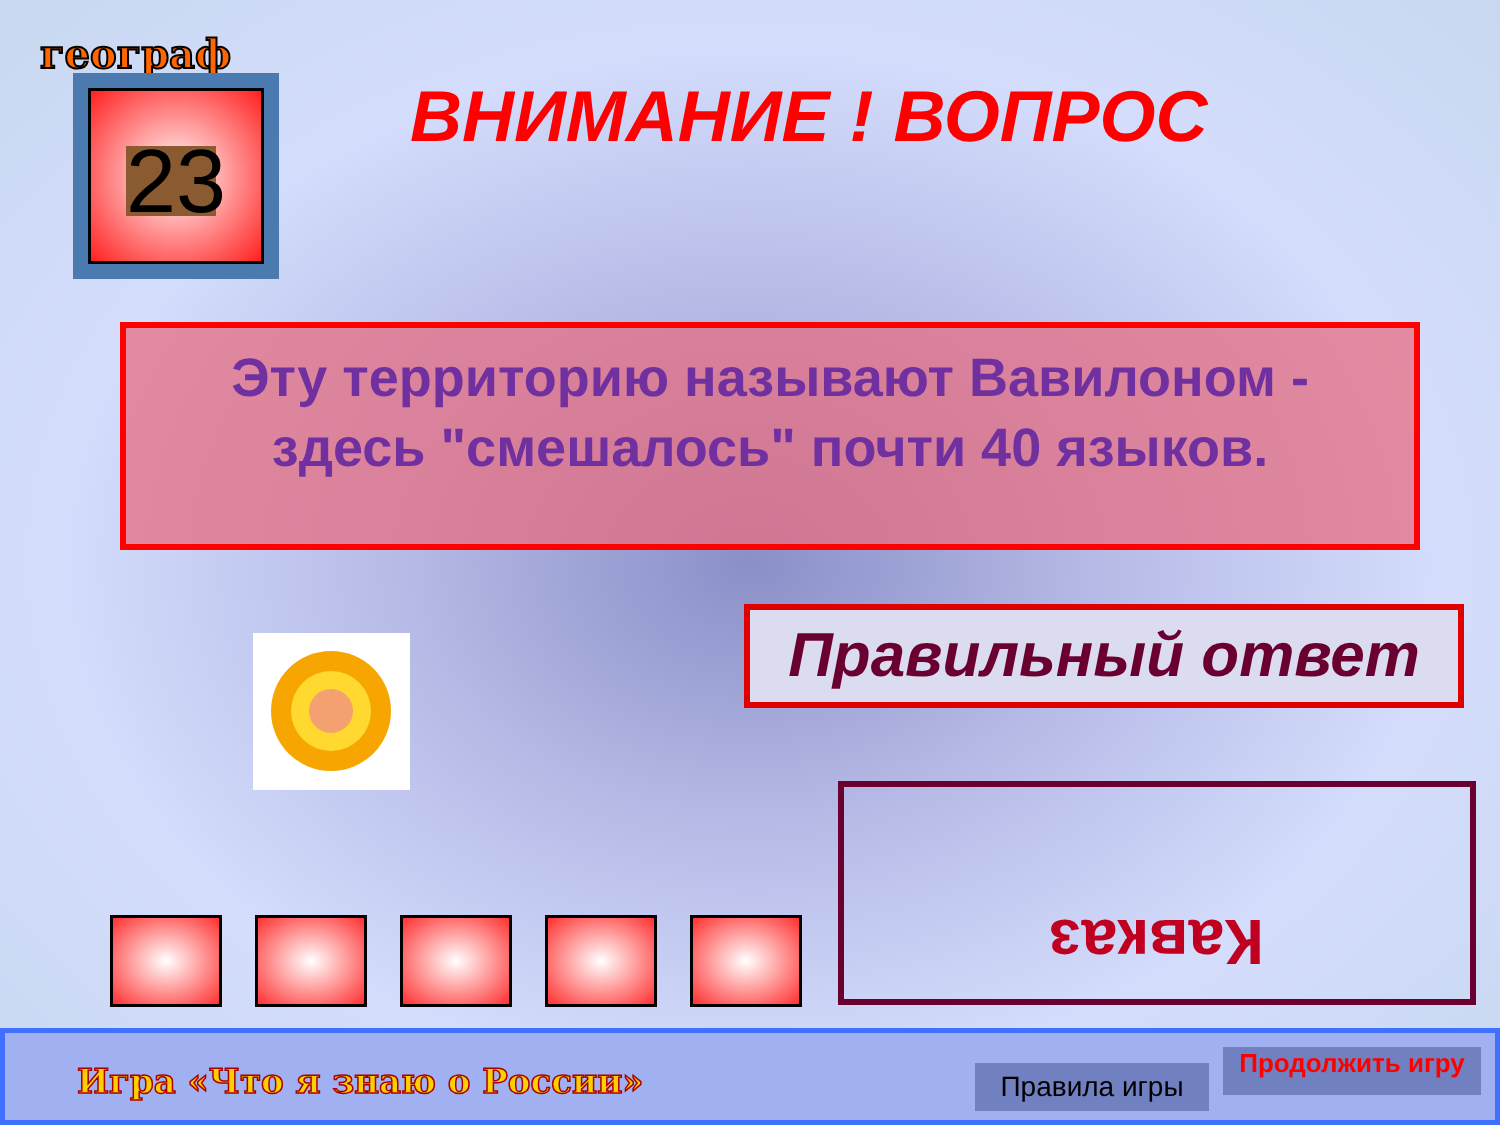географ
23 ВНИМАНИЕ ! ВОПРОС
Эту территорию называют Вавилоном - здесь "смешалось" почти 40 языков.
Правильный ответ
Кавказ
Игра «Что я знаю о России» Правила игры Продолжить игру